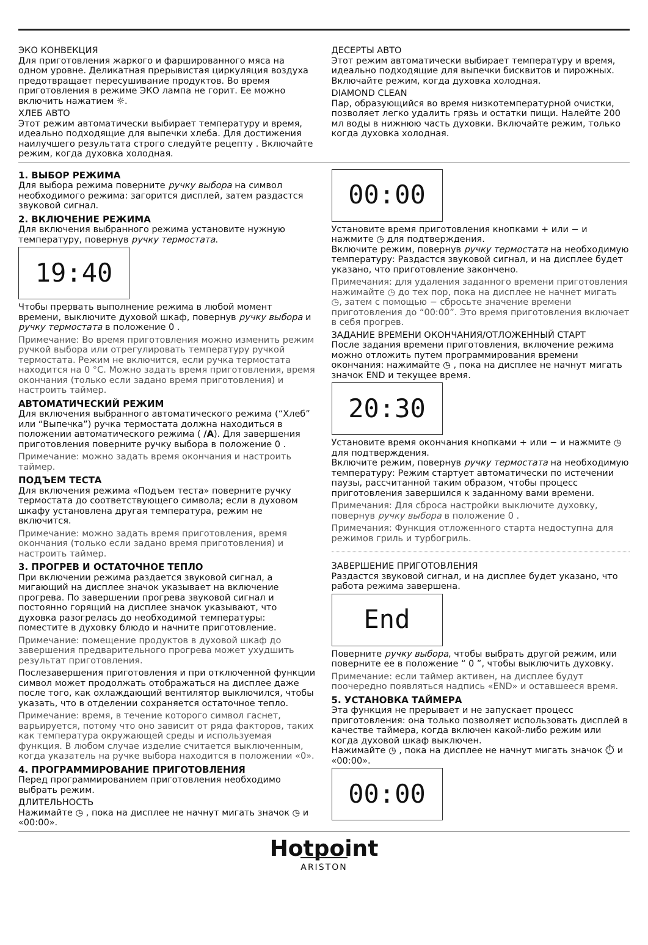ЭКО КОНВЕКЦИЯ
Для приготовления жаркого и фаршированного мяса на одном уровне. Деликатная прерывистая циркуляция воздуха предотвращает пересушивание продуктов. Во время приготовления в режиме ЭКО лампа не горит. Ее можно включить нажатием ☼.
ХЛЕБ АВТО
Этот режим автоматически выбирает температуру и время, идеально подходящие для выпечки хлеба. Для достижения наилучшего результата строго следуйте рецепту . Включайте режим, когда духовка холодная.
ДЕСЕРТЫ АВТО
Этот режим автоматически выбирает температуру и время, идеально подходящие для выпечки бисквитов и пирожных. Включайте режим, когда духовка холодная.
DIAMOND CLEAN
Пар, образующийся во время низкотемпературной очистки, позволяет легко удалить грязь и остатки пищи. Налейте 200 мл воды в нижнюю часть духовки. Включайте режим, только когда духовка холодная.
1. ВЫБОР РЕЖИМА
Для выбора режима поверните ручку выбора на символ необходимого режима: загорится дисплей, затем раздастся звуковой сигнал.
2. ВКЛЮЧЕНИЕ РЕЖИМА
Для включения выбранного режима установите нужную температуру, повернув ручку термостата.
19:40
Чтобы прервать выполнение режима в любой момент времени, выключите духовой шкаф, повернув ручку выбора и ручку термостата в положение 0 .
Примечание: Во время приготовления можно изменить режим ручкой выбора или отрегулировать температуру ручкой термостата. Режим не включится, если ручка термостата находится на 0 °C. Можно задать время приготовления, время окончания (только если задано время приготовления) и настроить таймер.
АВТОМАТИЧЕСКИЙ РЕЖИМ
Для включения выбранного автоматического режима (“Хлеб” или “Выпечка”) ручка термостата должна находиться в положении автоматического режима ( /A). Для завершения приготовления поверните ручку выбора в положение 0 .
Примечание: можно задать время окончания и настроить таймер.
ПОДЪЕМ ТЕСТА
Для включения режима «Подъем теста» поверните ручку термостата до соответствующего символа; если в духовом шкафу установлена другая температура, режим не включится.
Примечание: можно задать время приготовления, время окончания (только если задано время приготовления) и настроить таймер.
3. ПРОГРЕВ И ОСТАТОЧНОЕ ТЕПЛО
При включении режима раздается звуковой сигнал, а мигающий на дисплее значок указывает на включение прогрева. По завершении прогрева звуковой сигнал и постоянно горящий на дисплее значок указывают, что духовка разогрелась до необходимой температуры: поместите в духовку блюдо и начните приготовление.
Примечание: помещение продуктов в духовой шкаф до завершения предварительного прогрева может ухудшить результат приготовления.
Послезавершения приготовления и при отключенной функции символ может продолжать отображаться на дисплее даже после того, как охлаждающий вентилятор выключился, чтобы указать, что в отделении сохраняется остаточное тепло.
Примечание: время, в течение которого символ гаснет, варьируется, потому что оно зависит от ряда факторов, таких как температура окружающей среды и используемая функция. В любом случае изделие считается выключенным, когда указатель на ручке выбора находится в положении «0».
4. ПРОГРАММИРОВАНИЕ ПРИГОТОВЛЕНИЯ
Перед программированием приготовления необходимо выбрать режим.
ДЛИТЕЛЬНОСТЬ
Нажимайте ◷ , пока на дисплее не начнут мигать значок ◷ и «00:00».
00:00
Установите время приготовления кнопками + или − и нажмите ◷ для подтверждения.
Включите режим, повернув ручку термостата на необходимую температуру: Раздастся звуковой сигнал, и на дисплее будет указано, что приготовление закончено.
Примечания: для удаления заданного времени приготовления нажимайте ◷ до тех пор, пока на дисплее не начнет мигать ◷, затем с помощью − сбросьте значение времени приготовления до “00:00”. Это время приготовления включает в себя прогрев.
ЗАДАНИЕ ВРЕМЕНИ ОКОНЧАНИЯ/ОТЛОЖЕННЫЙ СТАРТ
После задания времени приготовления, включение режима можно отложить путем программирования времени окончания: нажимайте ◷ , пока на дисплее не начнут мигать значок END и текущее время.
20:30
Установите время окончания кнопками + или − и нажмите ◷ для подтверждения.
Включите режим, повернув ручку термостата на необходимую температуру: Режим стартует автоматически по истечении паузы, рассчитанной таким образом, чтобы процесс приготовления завершился к заданному вами времени.
Примечания: Для сброса настройки выключите духовку, повернув ручку выбора в положение 0 .
Примечания: Функция отложенного старта недоступна для режимов гриль и турбогриль.
ЗАВЕРШЕНИЕ ПРИГОТОВЛЕНИЯ
Раздастся звуковой сигнал, и на дисплее будет указано, что работа режима завершена.
End
Поверните ручку выбора, чтобы выбрать другой режим, или поверните ее в положение “ 0 ”, чтобы выключить духовку.
Примечание: если таймер активен, на дисплее будут поочередно появляться надпись «END» и оставшееся время.
5. УСТАНОВКА ТАЙМЕРА
Эта функция не прерывает и не запускает процесс приготовления: она только позволяет использовать дисплей в качестве таймера, когда включен какой-либо режим или когда духовой шкаф выключен.
Нажимайте ◷ , пока на дисплее не начнут мигать значок ⏱ и «00:00».
00:00
Hotpoint
ARISTON